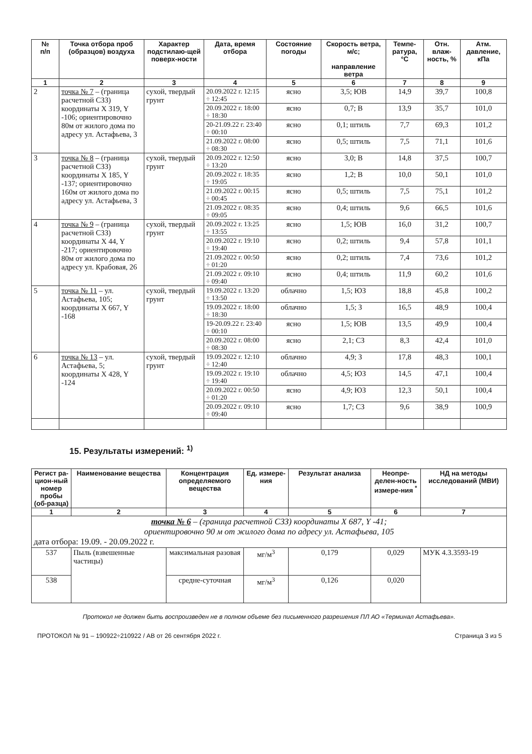| № п/п | Точка отбора проб (образцов) воздуха | Характер подстилаю-щей поверх-ности | Дата, время отбора | Состояние погоды | Скорость ветра, м/с; направление ветра | Темпе-ратура, °С | Отн. влаж-ность, % | Атм. давление, кПа |
| --- | --- | --- | --- | --- | --- | --- | --- | --- |
| 1 | 2 | 3 | 4 | 5 | 6 | 7 | 8 | 9 |
| 2 | точка № 7 – (граница расчетной СЗЗ) координаты X 319, Y -106; ориентировочно 80м от жилого дома по адресу ул. Астафьева, 3 | сухой, твердый грунт | 20.09.2022 г. 12:15 ÷ 12:45 | ясно | 3,5; ЮВ | 14,9 | 39,7 | 100,8 |
| | | | 20.09.2022 г. 18:00 ÷ 18:30 | ясно | 0,7; В | 13,9 | 35,7 | 101,0 |
| | | | 20-21.09.22 г. 23:40 ÷ 00:10 | ясно | 0,1; штиль | 7,7 | 69,3 | 101,2 |
| | | | 21.09.2022 г. 08:00 ÷ 08:30 | ясно | 0,5; штиль | 7,5 | 71,1 | 101,6 |
| 3 | точка № 8 – (граница расчетной СЗЗ) координаты X 185, Y -137; ориентировочно 160м от жилого дома по адресу ул. Астафьева, 3 | сухой, твердый грунт | 20.09.2022 г. 12:50 ÷ 13:20 | ясно | 3,0; В | 14,8 | 37,5 | 100,7 |
| | | | 20.09.2022 г. 18:35 ÷ 19:05 | ясно | 1,2; В | 10,0 | 50,1 | 101,0 |
| | | | 21.09.2022 г. 00:15 ÷ 00:45 | ясно | 0,5; штиль | 7,5 | 75,1 | 101,2 |
| | | | 21.09.2022 г. 08:35 ÷ 09:05 | ясно | 0,4; штиль | 9,6 | 66,5 | 101,6 |
| 4 | точка № 9 – (граница расчетной СЗЗ) координаты X 44, Y -217; ориентировочно 80м от жилого дома по адресу ул. Крабовая, 26 | сухой, твердый грунт | 20.09.2022 г. 13:25 ÷ 13:55 | ясно | 1,5; ЮВ | 16,0 | 31,2 | 100,7 |
| | | | 20.09.2022 г. 19:10 ÷ 19:40 | ясно | 0,2; штиль | 9,4 | 57,8 | 101,1 |
| | | | 21.09.2022 г. 00:50 ÷ 01:20 | ясно | 0,2; штиль | 7,4 | 73,6 | 101,2 |
| | | | 21.09.2022 г. 09:10 ÷ 09:40 | ясно | 0,4; штиль | 11,9 | 60,2 | 101,6 |
| 5 | точка № 11 – ул. Астафьева, 105; координаты X 667, Y -168 | сухой, твердый грунт | 19.09.2022 г. 13:20 ÷ 13:50 | облачно | 1,5; ЮЗ | 18,8 | 45,8 | 100,2 |
| | | | 19.09.2022 г. 18:00 ÷ 18:30 | облачно | 1,5; З | 16,5 | 48,9 | 100,4 |
| | | | 19-20.09.22 г. 23:40 ÷ 00:10 | ясно | 1,5; ЮВ | 13,5 | 49,9 | 100,4 |
| | | | 20.09.2022 г. 08:00 ÷ 08:30 | ясно | 2,1; СЗ | 8,3 | 42,4 | 101,0 |
| 6 | точка № 13 – ул. Астафьева, 5; координаты X 428, Y -124 | сухой, твердый грунт | 19.09.2022 г. 12:10 ÷ 12:40 | облачно | 4,9; З | 17,8 | 48,3 | 100,1 |
| | | | 19.09.2022 г. 19:10 ÷ 19:40 | облачно | 4,5; ЮЗ | 14,5 | 47,1 | 100,4 |
| | | | 20.09.2022 г. 00:50 ÷ 01:20 | ясно | 4,9; ЮЗ | 12,3 | 50,1 | 100,4 |
| | | | 20.09.2022 г. 09:10 ÷ 09:40 | ясно | 1,7; СЗ | 9,6 | 38,9 | 100,9 |
15. Результаты измерений: <sup>1)</sup>
| Регист ра-цион-ный номер пробы (об-разца) | Наименование вещества | Концентрация определяемого вещества | Ед. измере-ния | Результат анализа | Неопре-делен-ность измере-ния <sup>*</sup> | НД на методы исследований (МВИ) |
| --- | --- | --- | --- | --- | --- | --- |
| 1 | 2 | 3 | 4 | 5 | 6 | 7 |
| точка № 6 – (граница расчетной СЗЗ) координаты X 687, Y -41; ориентировочно 90 м от жилого дома по адресу ул. Астафьева, 105 дата отбора: 19.09. - 20.09.2022 г. | | | | | | |
| 537 | Пыль (взвешенные частицы) | максимальная разовая | мг/м<sup>3</sup> | 0,179 | 0,029 | МУК 4.3.3593-19 |
| 538 | | средне-суточная | мг/м<sup>3</sup> | 0,126 | 0,020 | |
Протокол не должен быть воспроизведен не в полном объеме без письменного разрешения ПЛ АО «Терминал Астафьева».
ПРОТОКОЛ № 91 – 190922÷210922 / АВ от 26 сентября 2022 г. Страница 3 из 5